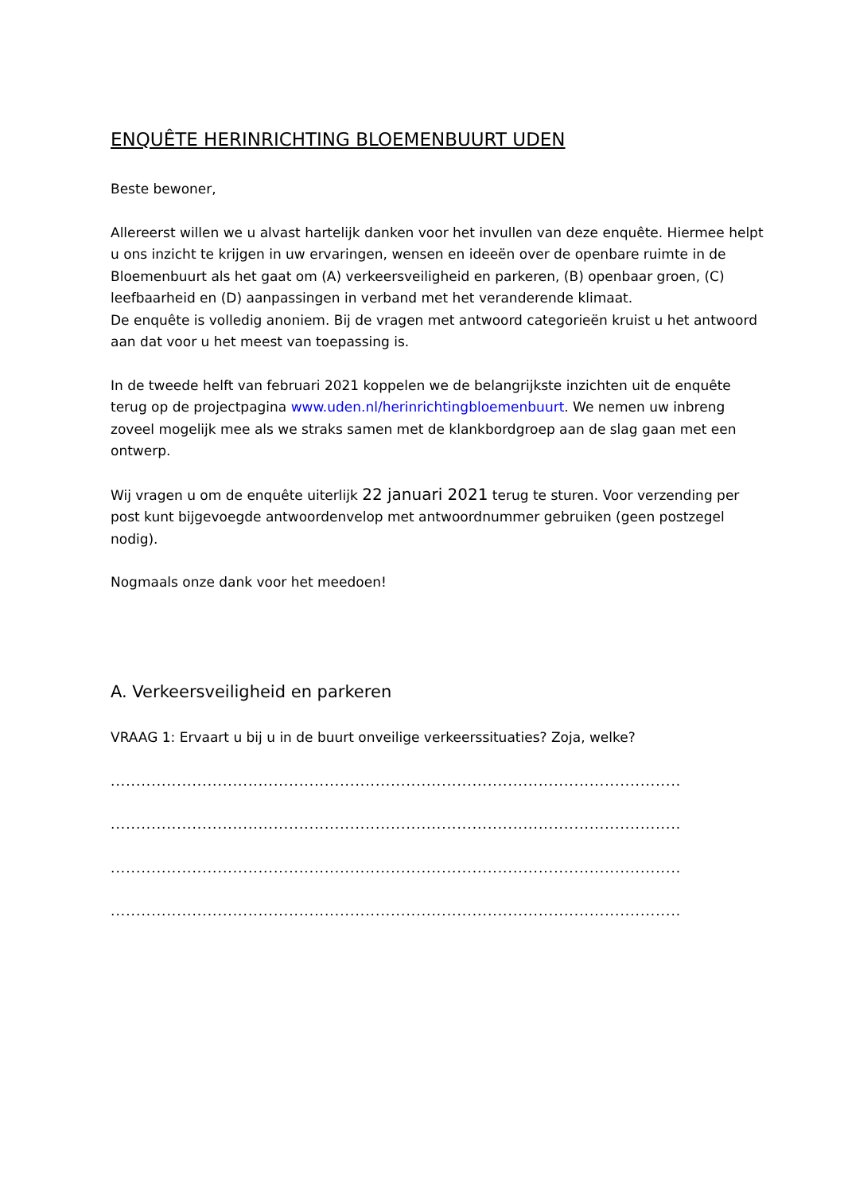ENQUÊTE HERINRICHTING BLOEMENBUURT UDEN
Beste bewoner,
Allereerst willen we u alvast hartelijk danken voor het invullen van deze enquête. Hiermee helpt u ons inzicht te krijgen in uw ervaringen, wensen en ideeën over de openbare ruimte in de Bloemenbuurt als het gaat om (A) verkeersveiligheid en parkeren, (B) openbaar groen, (C) leefbaarheid en (D) aanpassingen in verband met het veranderende klimaat.
De enquête is volledig anoniem. Bij de vragen met antwoord categorieën kruist u het antwoord aan dat voor u het meest van toepassing is.
In de tweede helft van februari 2021 koppelen we de belangrijkste inzichten uit de enquête terug op de projectpagina www.uden.nl/herinrichtingbloemenbuurt. We nemen uw inbreng zoveel mogelijk mee als we straks samen met de klankbordgroep aan de slag gaan met een ontwerp.
Wij vragen u om de enquête uiterlijk 22 januari 2021 terug te sturen. Voor verzending per post kunt bijgevoegde antwoordenvelop met antwoordnummer gebruiken (geen postzegel nodig).
Nogmaals onze dank voor het meedoen!
A. Verkeersveiligheid en parkeren
VRAAG 1: Ervaart u bij u in de buurt onveilige verkeerssituaties? Zoja, welke?
.........................................................................................................................
.........................................................................................................................
.........................................................................................................................
.........................................................................................................................